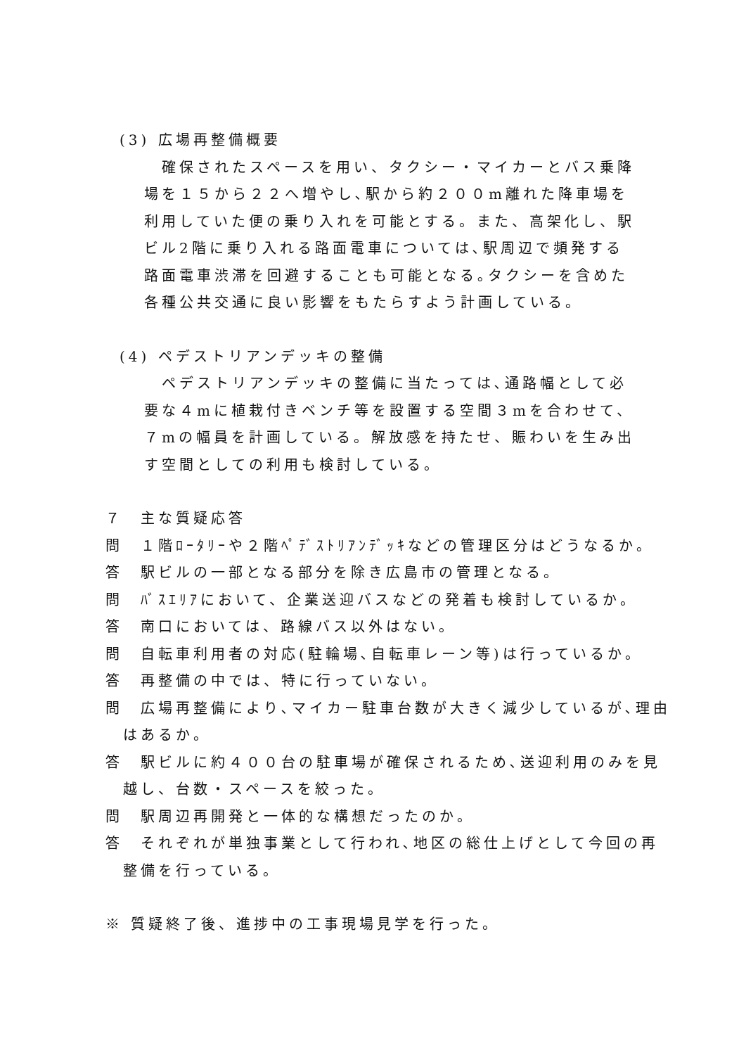(3) 広場再整備概要
確保されたスペースを用い、タクシー・マイカーとバス乗降
場を１５から２２へ増やし､駅から約２００m離れた降車場を
利用していた便の乗り入れを可能とする。また、高架化し、駅
ビル2階に乗り入れる路面電車については､駅周辺で頻発する
路面電車渋滞を回避することも可能となる｡タクシーを含めた
各種公共交通に良い影響をもたらすよう計画している。
(4) ペデストリアンデッキの整備
ペデストリアンデッキの整備に当たっては､通路幅として必
要な４mに植栽付きベンチ等を設置する空間３mを合わせて、
７mの幅員を計画している。解放感を持たせ、賑わいを生み出
す空間としての利用も検討している。
７　主な質疑応答
問　１階ﾛｰﾀﾘｰや２階ﾍﾟﾃﾞｽﾄﾘｱﾝﾃﾞｯｷなどの管理区分はどうなるか。
答　駅ビルの一部となる部分を除き広島市の管理となる。
問　ﾊﾞｽｴﾘｱにおいて、企業送迎バスなどの発着も検討しているか。
答　南口においては、路線バス以外はない。
問　自転車利用者の対応(駐輪場､自転車レーン等)は行っているか。
答　再整備の中では、特に行っていない。
問　広場再整備により､マイカー駐車台数が大きく減少しているが､理由はあるか。
答　駅ビルに約４００台の駐車場が確保されるため､送迎利用のみを見越し、台数・スペースを絞った。
問　駅周辺再開発と一体的な構想だったのか。
答　それぞれが単独事業として行われ､地区の総仕上げとして今回の再整備を行っている。
※ 質疑終了後、進捗中の工事現場見学を行った。